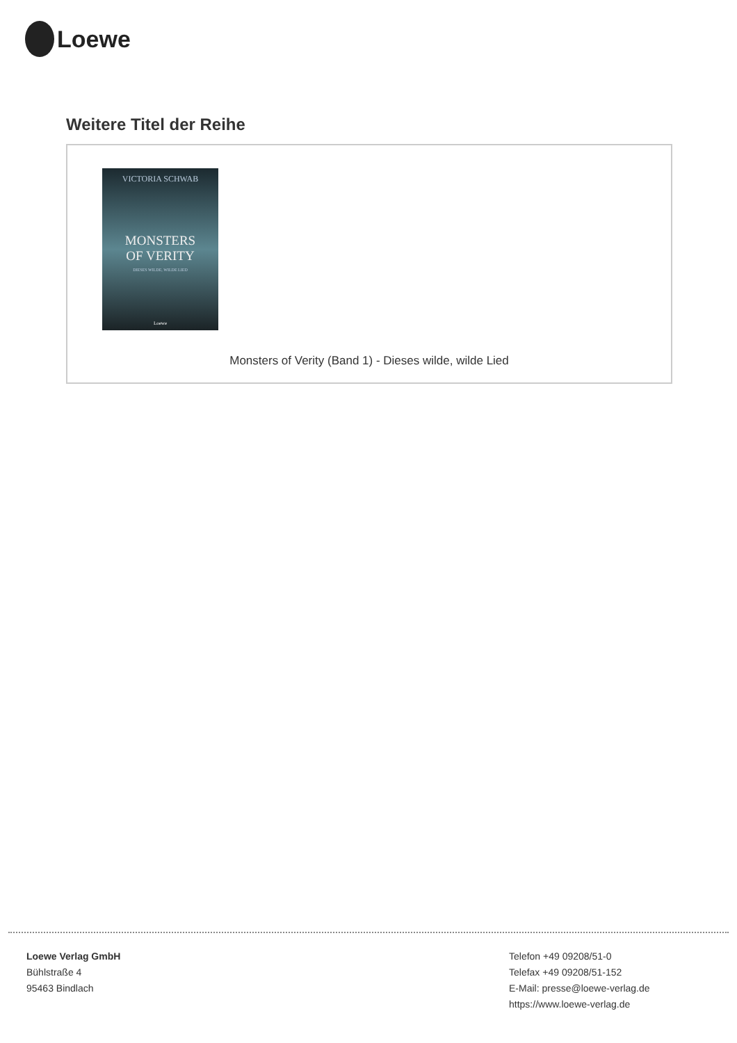Loewe
Weitere Titel der Reihe
VICTORIA SCHWAB
MONSTERS
OF VERITY
DIESES WILDE, WILDE LIED
Loewe
Monsters of Verity (Band 1) - Dieses wilde, wilde Lied
Loewe Verlag GmbH
Bühlstraße 4
95463 Bindlach
Telefon +49 09208/51-0
Telefax +49 09208/51-152
E-Mail: presse@loewe-verlag.de
https://www.loewe-verlag.de